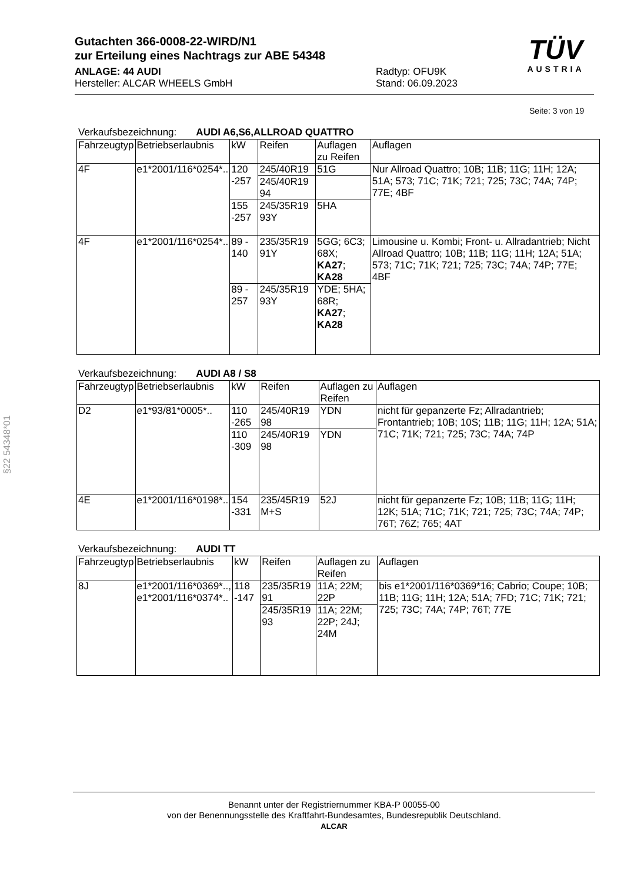Gutachten 366-0008-22-WIRD/N1
zur Erteilung eines Nachtrags zur ABE 54348
ANLAGE: 44 AUDI
Hersteller: ALCAR WHEELS GmbH
Radtyp: OFU9K
Stand: 06.09.2023
TÜV
AUSTRIA
Seite: 3 von 19
Verkaufsbezeichnung: AUDI A6,S6,ALLROAD QUATTRO
| Fahrzeugtyp | Betriebserlaubnis | kW | Reifen | Auflagen zu Reifen | Auflagen |
| --- | --- | --- | --- | --- | --- |
| 4F | e1*2001/116*0254*.. | 120 -257 | 245/40R19 | 51G | Nur Allroad Quattro; 10B; 11B; 11G; 11H; 12A; 51A; 573; 71C; 71K; 721; 725; 73C; 74A; 74P; 77E; 4BF |
| | | | 245/40R19 94 | | |
| | | 155 -257 | 245/35R19 93Y | 5HA | |
| 4F | e1*2001/116*0254*.. | 89 - 140 | 235/35R19 91Y | 5GG; 6C3; 68X; KA27 ; KA28 | Limousine u. Kombi; Front- u. Allradantrieb; Nicht Allroad Quattro; 10B; 11B; 11G; 11H; 12A; 51A; 573; 71C; 71K; 721; 725; 73C; 74A; 74P; 77E; 4BF |
| | | 89 - 257 | 245/35R19 93Y | YDE; 5HA; 68R; KA27 ; KA28 | |
Verkaufsbezeichnung: AUDI A8 / S8
| Fahrzeugtyp | Betriebserlaubnis | kW | Reifen | Auflagen zu Reifen | Auflagen |
| --- | --- | --- | --- | --- | --- |
| D2 | e1*93/81*0005*.. | 110 -265 | 245/40R19 98 | YDN | nicht für gepanzerte Fz; Allradantrieb; Frontantrieb; 10B; 10S; 11B; 11G; 11H; 12A; 51A; 71C; 71K; 721; 725; 73C; 74A; 74P |
| | | 110 -309 | 245/40R19 98 | YDN | |
| 4E | e1*2001/116*0198*.. | 154 -331 | 235/45R19 M+S | 52J | nicht für gepanzerte Fz; 10B; 11B; 11G; 11H; 12K; 51A; 71C; 71K; 721; 725; 73C; 74A; 74P; 76T; 76Z; 765; 4AT |
Verkaufsbezeichnung: AUDI TT
| Fahrzeugtyp | Betriebserlaubnis | kW | Reifen | Auflagen zu Reifen | Auflagen |
| --- | --- | --- | --- | --- | --- |
| 8J | e1*2001/116*0369*.., e1*2001/116*0374*.. | 118 -147 | 235/35R19 91 | 11A; 22M; 22P | bis e1*2001/116*0369*16; Cabrio; Coupe; 10B; 11B; 11G; 11H; 12A; 51A; 7FD; 71C; 71K; 721; 725; 73C; 74A; 74P; 76T; 77E |
| | | | 245/35R19 93 | 11A; 22M; 22P; 24J; 24M | |
§22 54348*01
Benannt unter der Registriernummer KBA-P 00055-00
von der Benennungsstelle des Kraftfahrt-Bundesamtes, Bundesrepublik Deutschland.
ALCAR